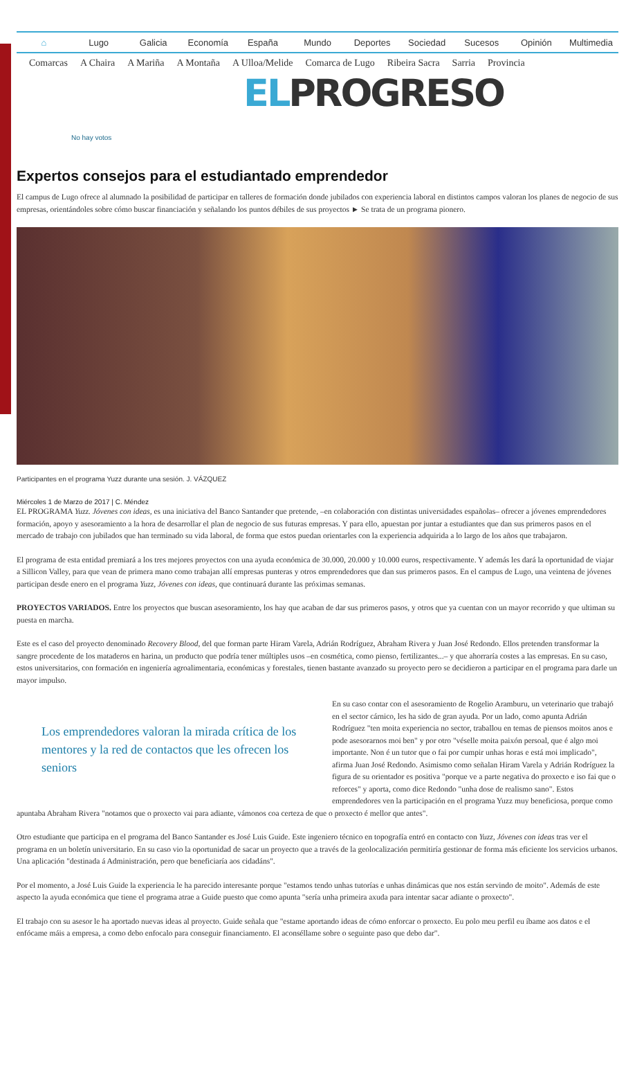⌂ Lugo Galicia Economía España Mundo Deportes Sociedad Sucesos Opinión Multimedia
Comarcas A Chaira A Mariña A Montaña A Ulloa/Melide Comarca de Lugo Ribeira Sacra Sarria Provincia
ELPROGRESO
No hay votos
Expertos consejos para el estudiantado emprendedor
El campus de Lugo ofrece al alumnado la posibilidad de participar en talleres de formación donde jubilados con experiencia laboral en distintos campos valoran los planes de negocio de sus empresas, orientándoles sobre cómo buscar financiación y señalando los puntos débiles de sus proyectos ► Se trata de un programa pionero.
Participantes en el programa Yuzz durante una sesión. J. VÁZQUEZ
Miércoles 1 de Marzo de 2017 | C. Méndez
EL PROGRAMA Yuzz. Jóvenes con ideas, es una iniciativa del Banco Santander que pretende, –en colaboración con distintas universidades españolas– ofrecer a jóvenes emprendedores formación, apoyo y asesoramiento a la hora de desarrollar el plan de negocio de sus futuras empresas. Y para ello, apuestan por juntar a estudiantes que dan sus primeros pasos en el mercado de trabajo con jubilados que han terminado su vida laboral, de forma que estos puedan orientarles con la experiencia adquirida a lo largo de los años que trabajaron.
El programa de esta entidad premiará a los tres mejores proyectos con una ayuda económica de 30.000, 20.000 y 10.000 euros, respectivamente. Y además les dará la oportunidad de viajar a Sillicon Valley, para que vean de primera mano como trabajan allí empresas punteras y otros emprendedores que dan sus primeros pasos. En el campus de Lugo, una veintena de jóvenes participan desde enero en el programa Yuzz, Jóvenes con ideas, que continuará durante las próximas semanas.
PROYECTOS VARIADOS. Entre los proyectos que buscan asesoramiento, los hay que acaban de dar sus primeros pasos, y otros que ya cuentan con un mayor recorrido y que ultiman su puesta en marcha.
Este es el caso del proyecto denominado Recovery Blood, del que forman parte Hiram Varela, Adrián Rodríguez, Abraham Rivera y Juan José Redondo. Ellos pretenden transformar la sangre procedente de los mataderos en harina, un producto que podría tener múltiples usos –en cosmética, como pienso, fertilizantes...– y que ahorraría costes a las empresas. En su caso, estos universitarios, con formación en ingeniería agroalimentaria, económicas y forestales, tienen bastante avanzado su proyecto pero se decidieron a participar en el programa para darle un mayor impulso.
Los emprendedores valoran la mirada crítica de los mentores y la red de contactos que les ofrecen los seniors
En su caso contar con el asesoramiento de Rogelio Aramburu, un veterinario que trabajó en el sector cárnico, les ha sido de gran ayuda. Por un lado, como apunta Adrián Rodríguez "ten moita experiencia no sector, traballou en temas de piensos moitos anos e pode asesorarnos moi ben" y por otro "véselle moita paixón persoal, que é algo moi importante. Non é un tutor que o fai por cumpir unhas horas e está moi implicado", afirma Juan José Redondo. Asimismo como señalan Hiram Varela y Adrián Rodríguez la figura de su orientador es positiva "porque ve a parte negativa do proxecto e iso fai que o reforces" y aporta, como dice Redondo "unha dose de realismo sano". Estos emprendedores ven la participación en el programa Yuzz muy beneficiosa, porque como apuntaba Abraham Rivera "notamos que o proxecto vai para adiante, vámonos coa certeza de que o proxecto é mellor que antes".
Otro estudiante que participa en el programa del Banco Santander es José Luis Guide. Este ingeniero técnico en topografía entró en contacto con Yuzz, Jóvenes con ideas tras ver el programa en un boletín universitario. En su caso vio la oportunidad de sacar un proyecto que a través de la geolocalización permitiría gestionar de forma más eficiente los servicios urbanos. Una aplicación "destinada á Administración, pero que beneficiaría aos cidadáns".
Por el momento, a José Luis Guide la experiencia le ha parecido interesante porque "estamos tendo unhas tutorías e unhas dinámicas que nos están servindo de moito". Además de este aspecto la ayuda económica que tiene el programa atrae a Guide puesto que como apunta "sería unha primeira axuda para intentar sacar adiante o proxecto".
El trabajo con su asesor le ha aportado nuevas ideas al proyecto. Guide señala que "estame aportando ideas de cómo enforcar o proxecto. Eu polo meu perfil eu íbame aos datos e el enfócame máis a empresa, a como debo enfocalo para conseguir financiamento. El aconséllame sobre o seguinte paso que debo dar".